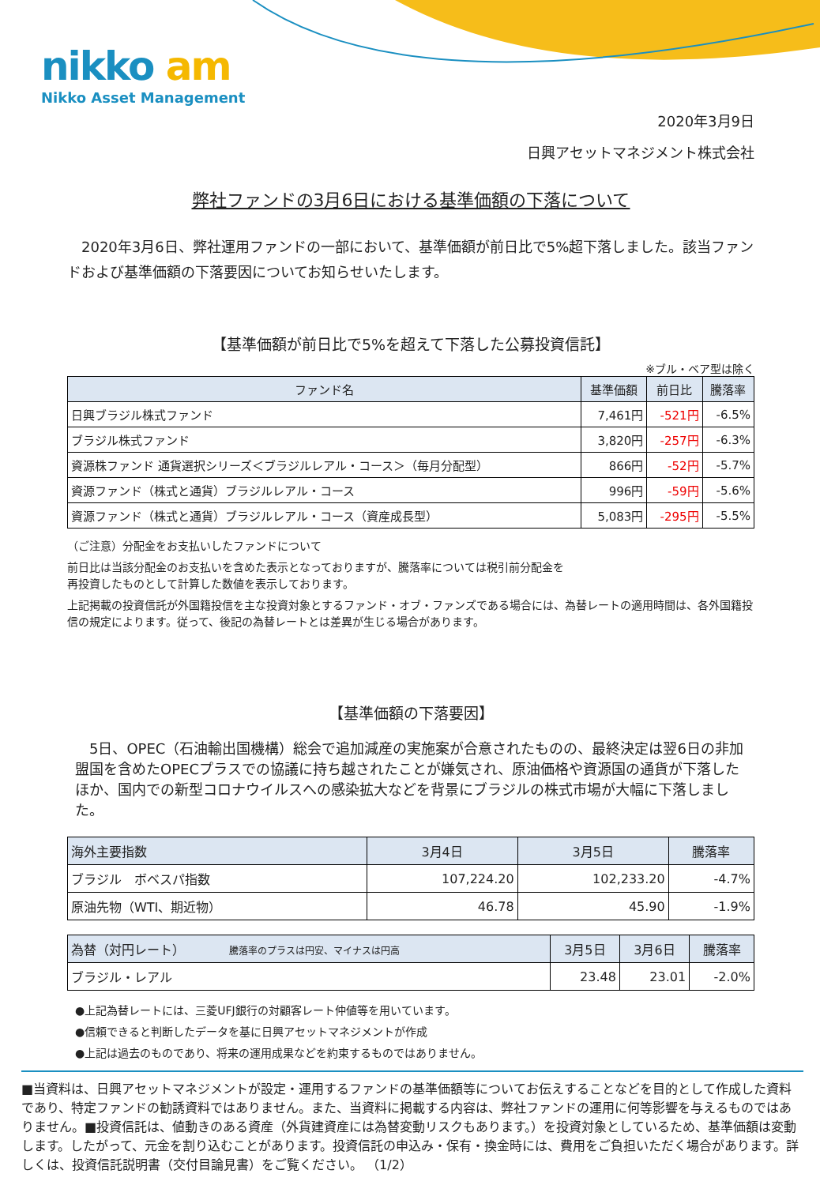nikko am
Nikko Asset Management
2020年3月9日
日興アセットマネジメント株式会社
弊社ファンドの3月6日における基準価額の下落について
　2020年3月6日、弊社運用ファンドの一部において、基準価額が前日比で5%超下落しました。該当ファンドおよび基準価額の下落要因についてお知らせいたします。
【基準価額が前日比で5%を超えて下落した公募投資信託】
※ブル・ベア型は除く
| ファンド名 | 基準価額 | 前日比 | 騰落率 |
| --- | --- | --- | --- |
| 日興ブラジル株式ファンド | 7,461円 | -521円 | -6.5% |
| ブラジル株式ファンド | 3,820円 | -257円 | -6.3% |
| 資源株ファンド 通貨選択シリーズ＜ブラジルレアル・コース＞（毎月分配型） | 866円 | -52円 | -5.7% |
| 資源ファンド（株式と通貨）ブラジルレアル・コース | 996円 | -59円 | -5.6% |
| 資源ファンド（株式と通貨）ブラジルレアル・コース（資産成長型） | 5,083円 | -295円 | -5.5% |
（ご注意）分配金をお支払いしたファンドについて
前日比は当該分配金のお支払いを含めた表示となっておりますが、騰落率については税引前分配金を
再投資したものとして計算した数値を表示しております。
上記掲載の投資信託が外国籍投信を主な投資対象とするファンド・オブ・ファンズである場合には、為替レートの適用時間は、各外国籍投信の規定によります。従って、後記の為替レートとは差異が生じる場合があります。
【基準価額の下落要因】
　5日、OPEC（石油輸出国機構）総会で追加減産の実施案が合意されたものの、最終決定は翌6日の非加盟国を含めたOPECプラスでの協議に持ち越されたことが嫌気され、原油価格や資源国の通貨が下落したほか、国内での新型コロナウイルスへの感染拡大などを背景にブラジルの株式市場が大幅に下落しました。
| 海外主要指数 | 3月4日 | 3月5日 | 騰落率 |
| --- | --- | --- | --- |
| ブラジル ボベスパ指数 | 107,224.20 | 102,233.20 | -4.7% |
| 原油先物（WTI、期近物） | 46.78 | 45.90 | -1.9% |
| 為替（対円レート） 騰落率のプラスは円安、マイナスは円高 | 3月5日 | 3月6日 | 騰落率 |
| --- | --- | --- | --- |
| ブラジル・レアル | 23.48 | 23.01 | -2.0% |
●上記為替レートには、三菱UFJ銀行の対顧客レート仲値等を用いています。
●信頼できると判断したデータを基に日興アセットマネジメントが作成
●上記は過去のものであり、将来の運用成果などを約束するものではありません。
■当資料は、日興アセットマネジメントが設定・運用するファンドの基準価額等についてお伝えすることなどを目的として作成した資料であり、特定ファンドの勧誘資料ではありません。また、当資料に掲載する内容は、弊社ファンドの運用に何等影響を与えるものではありません。■投資信託は、値動きのある資産（外貨建資産には為替変動リスクもあります。）を投資対象としているため、基準価額は変動します。したがって、元金を割り込むことがあります。投資信託の申込み・保有・換金時には、費用をご負担いただく場合があります。詳しくは、投資信託説明書（交付目論見書）をご覧ください。 （1/2）